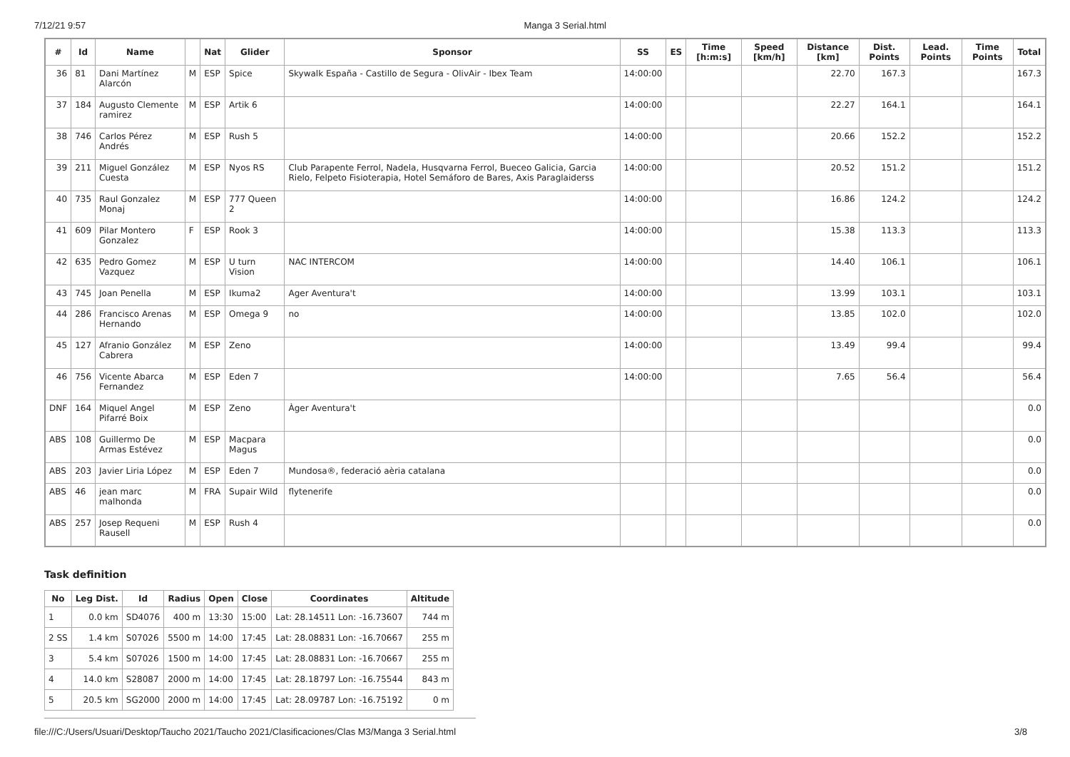7/12/21 9:57 Manga 3 Serial.html
| # | Id | Name | | Nat | Glider | Sponsor | SS | ES | Time [h:m:s] | Speed [km/h] | Distance [km] | Dist. Points | Lead. Points | Time Points | Total |
| --- | --- | --- | --- | --- | --- | --- | --- | --- | --- | --- | --- | --- | --- | --- | --- |
| 36 | 81 | Dani Martínez Alarcón | M | ESP | Spice | Skywalk España - Castillo de Segura - OlivAir - Ibex Team | 14:00:00 | | | | 22.70 | 167.3 | | | 167.3 |
| 37 | 184 | Augusto Clemente ramirez | M | ESP | Artik 6 | | 14:00:00 | | | | 22.27 | 164.1 | | | 164.1 |
| 38 | 746 | Carlos Pérez Andrés | M | ESP | Rush 5 | | 14:00:00 | | | | 20.66 | 152.2 | | | 152.2 |
| 39 | 211 | Miguel González Cuesta | M | ESP | Nyos RS | Club Parapente Ferrol, Nadela, Husqvarna Ferrol, Bueceo Galicia, Garcia Rielo, Felpeto Fisioterapia, Hotel Semáforo de Bares, Axis Paraglaiderss | 14:00:00 | | | | 20.52 | 151.2 | | | 151.2 |
| 40 | 735 | Raul Gonzalez Monaj | M | ESP | 777 Queen 2 | | 14:00:00 | | | | 16.86 | 124.2 | | | 124.2 |
| 41 | 609 | Pilar Montero Gonzalez | F | ESP | Rook 3 | | 14:00:00 | | | | 15.38 | 113.3 | | | 113.3 |
| 42 | 635 | Pedro Gomez Vazquez | M | ESP | U turn Vision | NAC INTERCOM | 14:00:00 | | | | 14.40 | 106.1 | | | 106.1 |
| 43 | 745 | Joan Penella | M | ESP | Ikuma2 | Ager Aventura't | 14:00:00 | | | | 13.99 | 103.1 | | | 103.1 |
| 44 | 286 | Francisco Arenas Hernando | M | ESP | Omega 9 | no | 14:00:00 | | | | 13.85 | 102.0 | | | 102.0 |
| 45 | 127 | Afranio González Cabrera | M | ESP | Zeno | | 14:00:00 | | | | 13.49 | 99.4 | | | 99.4 |
| 46 | 756 | Vicente Abarca Fernandez | M | ESP | Eden 7 | | 14:00:00 | | | | 7.65 | 56.4 | | | 56.4 |
| DNF | 164 | Miquel Angel Pifarré Boix | M | ESP | Zeno | Àger Aventura't | | | | | | | | | 0.0 |
| ABS | 108 | Guillermo De Armas Estévez | M | ESP | Macpara Magus | | | | | | | | | | 0.0 |
| ABS | 203 | Javier Liria López | M | ESP | Eden 7 | Mundosa®, federació aèria catalana | | | | | | | | | 0.0 |
| ABS | 46 | jean marc malhonda | M | FRA | Supair Wild | flytenerife | | | | | | | | | 0.0 |
| ABS | 257 | Josep Requeni Rausell | M | ESP | Rush 4 | | | | | | | | | | 0.0 |
Task definition
| No | Leg Dist. | Id | Radius | Open | Close | Coordinates | Altitude |
| --- | --- | --- | --- | --- | --- | --- | --- |
| 1 | 0.0 km | SD4076 | 400 m | 13:30 | 15:00 | Lat: 28.14511 Lon: -16.73607 | 744 m |
| 2 SS | 1.4 km | S07026 | 5500 m | 14:00 | 17:45 | Lat: 28.08831 Lon: -16.70667 | 255 m |
| 3 | 5.4 km | S07026 | 1500 m | 14:00 | 17:45 | Lat: 28.08831 Lon: -16.70667 | 255 m |
| 4 | 14.0 km | S28087 | 2000 m | 14:00 | 17:45 | Lat: 28.18797 Lon: -16.75544 | 843 m |
| 5 | 20.5 km | SG2000 | 2000 m | 14:00 | 17:45 | Lat: 28.09787 Lon: -16.75192 | 0 m |
file:///C:/Users/Usuari/Desktop/Taucho 2021/Taucho 2021/Clasificaciones/Clas M3/Manga 3 Serial.html 3/8